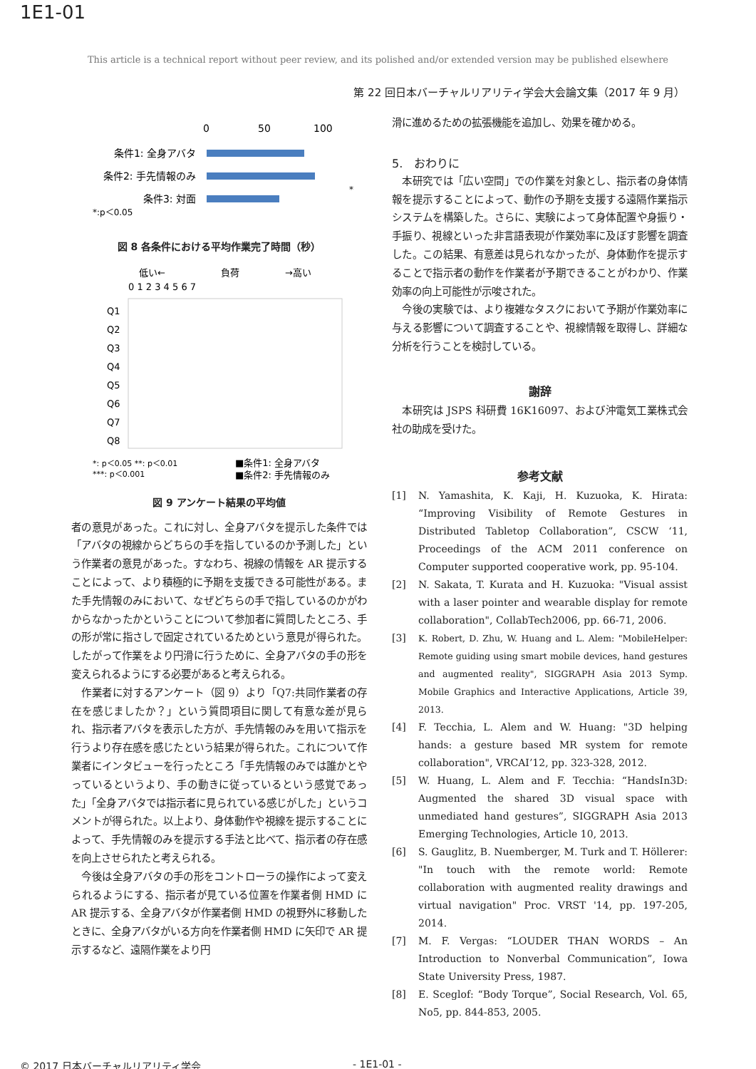1E1-01
This article is a technical report without peer review, and its polished and/or extended version may be published elsewhere
第 22 回日本バーチャルリアリティ学会大会論文集（2017 年 9 月）
0
50
100
条件1: 全身アバタ
条件2: 手先情報のみ
条件3: 対面
*:p＜0.05
*
図 8 各条件における平均作業完了時間（秒）
低い←
負荷
→高い
0 1 2 3 4 5 6 7
Q1
Q2
Q3
Q4
Q5
Q6
Q7
Q8
*: p＜0.05 **: p＜0.01
***: p＜0.001
■条件1: 全身アバタ
■条件2: 手先情報のみ
図 9 アンケート結果の平均値
者の意見があった。これに対し、全身アバタを提示した条件では「アバタの視線からどちらの手を指しているのか予測した」という作業者の意見があった。すなわち、視線の情報を AR 提示することによって、より積極的に予期を支援できる可能性がある。また手先情報のみにおいて、なぜどちらの手で指しているのかがわからなかったかということについて参加者に質問したところ、手の形が常に指さしで固定されているためという意見が得られた。したがって作業をより円滑に行うために、全身アバタの手の形を変えられるようにする必要があると考えられる。
　作業者に対するアンケート（図 9）より「Q7:共同作業者の存在を感じましたか？」という質問項目に関して有意な差が見られ、指示者アバタを表示した方が、手先情報のみを用いて指示を行うより存在感を感じたという結果が得られた。これについて作業者にインタビューを行ったところ「手先情報のみでは誰かとやっているというより、手の動きに従っているという感覚であった」「全身アバタでは指示者に見られている感じがした」というコメントが得られた。以上より、身体動作や視線を提示することによって、手先情報のみを提示する手法と比べて、指示者の存在感を向上させられたと考えられる。
　今後は全身アバタの手の形をコントローラの操作によって変えられるようにする、指示者が見ている位置を作業者側 HMD に AR 提示する、全身アバタが作業者側 HMD の視野外に移動したときに、全身アバタがいる方向を作業者側 HMD に矢印で AR 提示するなど、遠隔作業をより円
滑に進めるための拡張機能を追加し、効果を確かめる。
5.　おわりに
　本研究では「広い空間」での作業を対象とし、指示者の身体情報を提示することによって、動作の予期を支援する遠隔作業指示システムを構築した。さらに、実験によって身体配置や身振り・手振り、視線といった非言語表現が作業効率に及ぼす影響を調査した。この結果、有意差は見られなかったが、身体動作を提示することで指示者の動作を作業者が予期できることがわかり、作業効率の向上可能性が示唆された。
　今後の実験では、より複雑なタスクにおいて予期が作業効率に与える影響について調査することや、視線情報を取得し、詳細な分析を行うことを検討している。
謝辞
　本研究は JSPS 科研費 16K16097、および沖電気工業株式会社の助成を受けた。
参考文献
[1] N. Yamashita, K. Kaji, H. Kuzuoka, K. Hirata: “Improving Visibility of Remote Gestures in Distributed Tabletop Collaboration”, CSCW ‘11, Proceedings of the ACM 2011 conference on Computer supported cooperative work, pp. 95-104.
[2] N. Sakata, T. Kurata and H. Kuzuoka: "Visual assist with a laser pointer and wearable display for remote collaboration", CollabTech2006, pp. 66-71, 2006.
[3] K. Robert, D. Zhu, W. Huang and L. Alem: "MobileHelper: Remote guiding using smart mobile devices, hand gestures and augmented reality", SIGGRAPH Asia 2013 Symp. Mobile Graphics and Interactive Applications, Article 39, 2013.
[4] F. Tecchia, L. Alem and W. Huang: "3D helping hands: a gesture based MR system for remote collaboration", VRCAI’12, pp. 323-328, 2012.
[5] W. Huang, L. Alem and F. Tecchia: “HandsIn3D: Augmented the shared 3D visual space with unmediated hand gestures”, SIGGRAPH Asia 2013 Emerging Technologies, Article 10, 2013.
[6] S. Gauglitz, B. Nuemberger, M. Turk and T. Höllerer: "In touch with the remote world: Remote collaboration with augmented reality drawings and virtual navigation" Proc. VRST '14, pp. 197-205, 2014.
[7] M. F. Vergas: “LOUDER THAN WORDS – An Introduction to Nonverbal Communication”, Iowa State University Press, 1987.
[8] E. Sceglof: “Body Torque”, Social Research, Vol. 65, No5, pp. 844-853, 2005.
© 2017 日本バーチャルリアリティ学会
- 1E1-01 -